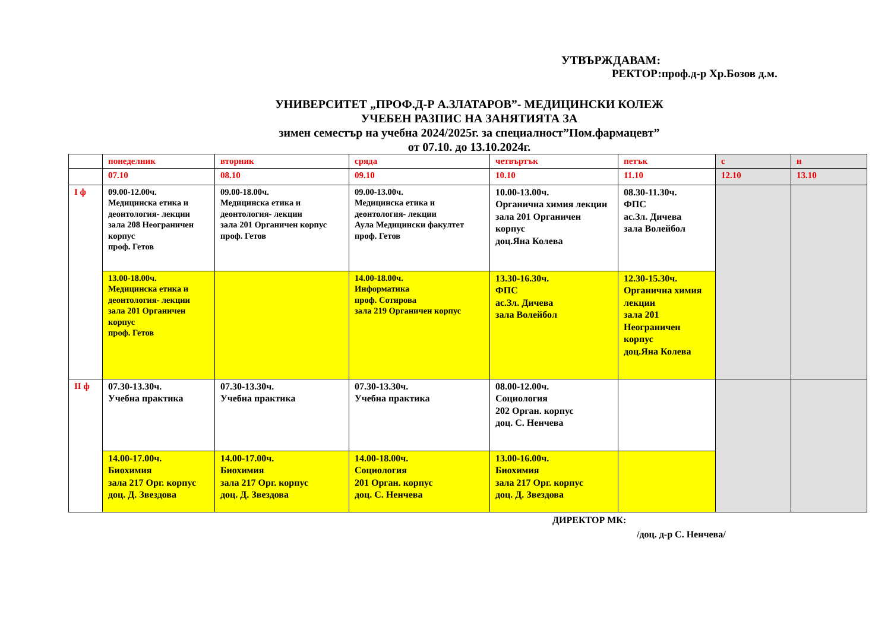УТВЪРЖДАВАМ:
РЕКТОР:проф.д-р Хр.Бозов д.м.
УНИВЕРСИТЕТ „ПРОФ.Д-Р А.ЗЛАТАРОВ”- МЕДИЦИНСКИ КОЛЕЖ
УЧЕБЕН РАЗПИС НА ЗАНЯТИЯТА ЗА
зимен семестър на учебна 2024/2025г. за специалност”Пом.фармацевт”
от 07.10. до 13.10.2024г.
| | понеделник | вторник | сряда | четвъртък | петък | с | н |
| | 07.10 | 08.10 | 09.10 | 10.10 | 11.10 | 12.10 | 13.10 |
| I ф | 09.00-12.00ч. Медицинска етика и деонтология- лекции зала 208 Неограничен корпус проф. Гетов | 09.00-18.00ч. Медицинска етика и деонтология- лекции зала 201 Органичен корпус проф. Гетов | 09.00-13.00ч. Медицинска етика и деонтология- лекции Аула Медицински факултет проф. Гетов | 10.00-13.00ч. Органична химия лекции зала 201 Органичен корпус доц.Яна Колева | 08.30-11.30ч. ФПС ас.Зл. Дичева зала Волейбол | | |
| | 13.00-18.00ч. Медицинска етика и деонтология- лекции зала 201 Органичен корпус проф. Гетов | | 14.00-18.00ч. Информатика проф. Сотирова зала 219 Органичен корпус | 13.30-16.30ч. ФПС ас.Зл. Дичева зала Волейбол | 12.30-15.30ч. Органична химия лекции зала 201 Неограничен корпус доц.Яна Колева | | |
| II ф | 07.30-13.30ч. Учебна практика | 07.30-13.30ч. Учебна практика | 07.30-13.30ч. Учебна практика | 08.00-12.00ч. Социология 202 Орган. корпус доц. С. Ненчева | | | |
| | 14.00-17.00ч. Биохимия зала 217 Орг. корпус доц. Д. Звездова | 14.00-17.00ч. Биохимия зала 217 Орг. корпус доц. Д. Звездова | 14.00-18.00ч. Социология 201 Орган. корпус доц. С. Ненчева | 13.00-16.00ч. Биохимия зала 217 Орг. корпус доц. Д. Звездова | | | |
ДИРЕКТОР МК:
/доц. д-р С. Ненчева/